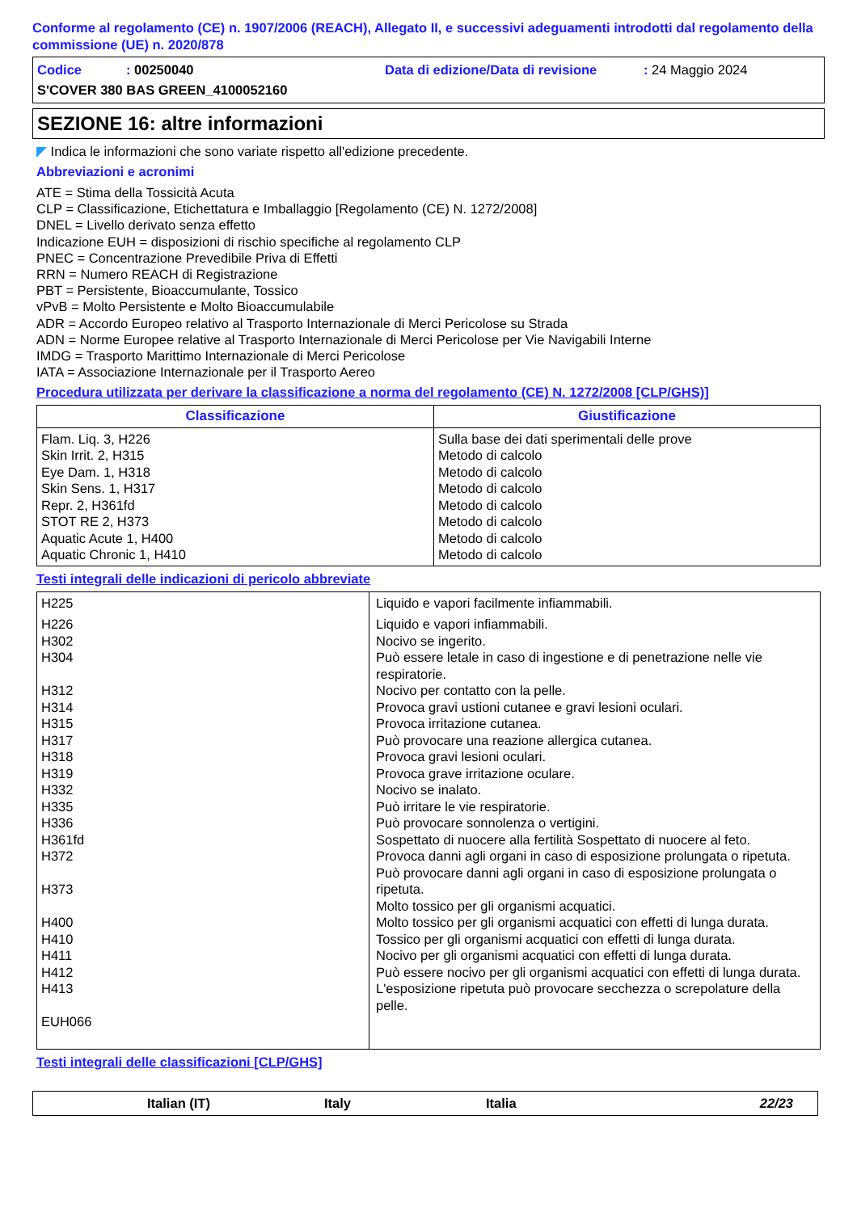Conforme al regolamento (CE) n. 1907/2006 (REACH), Allegato II, e successivi adeguamenti introdotti dal regolamento della commissione (UE) n. 2020/878
Codice: 00250040 Data di edizione/Data di revisione: 24 Maggio 2024
S'COVER 380 BAS GREEN_4100052160
SEZIONE 16: altre informazioni
◤ Indica le informazioni che sono variate rispetto all'edizione precedente.
Abbreviazioni e acronimi
ATE = Stima della Tossicità Acuta
CLP = Classificazione, Etichettatura e Imballaggio [Regolamento (CE) N. 1272/2008]
DNEL = Livello derivato senza effetto
Indicazione EUH = disposizioni di rischio specifiche al regolamento CLP
PNEC = Concentrazione Prevedibile Priva di Effetti
RRN = Numero REACH di Registrazione
PBT = Persistente, Bioaccumulante, Tossico
vPvB = Molto Persistente e Molto Bioaccumulabile
ADR = Accordo Europeo relativo al Trasporto Internazionale di Merci Pericolose su Strada
ADN = Norme Europee relative al Trasporto Internazionale di Merci Pericolose per Vie Navigabili Interne
IMDG = Trasporto Marittimo Internazionale di Merci Pericolose
IATA = Associazione Internazionale per il Trasporto Aereo
Procedura utilizzata per derivare la classificazione a norma del regolamento (CE) N. 1272/2008 [CLP/GHS)]
| Classificazione | Giustificazione |
| --- | --- |
| Flam. Liq. 3, H226 Skin Irrit. 2, H315 Eye Dam. 1, H318 Skin Sens. 1, H317 Repr. 2, H361fd STOT RE 2, H373 Aquatic Acute 1, H400 Aquatic Chronic 1, H410 | Sulla base dei dati sperimentali delle prove Metodo di calcolo Metodo di calcolo Metodo di calcolo Metodo di calcolo Metodo di calcolo Metodo di calcolo Metodo di calcolo |
Testi integrali delle indicazioni di pericolo abbreviate
| H225 | Liquido e vapori facilmente infiammabili. |
| H226 H302 H304 H312 H314 H315 H317 H318 H319 H332 H335 H336 H361fd H372 H373 H400 H410 H411 H412 H413 EUH066 | Liquido e vapori infiammabili. Nocivo se ingerito. Può essere letale in caso di ingestione e di penetrazione nelle vie respiratorie. Nocivo per contatto con la pelle. Provoca gravi ustioni cutanee e gravi lesioni oculari. Provoca irritazione cutanea. Può provocare una reazione allergica cutanea. Provoca gravi lesioni oculari. Provoca grave irritazione oculare. Nocivo se inalato. Può irritare le vie respiratorie. Può provocare sonnolenza o vertigini. Sospettato di nuocere alla fertilità Sospettato di nuocere al feto. Provoca danni agli organi in caso di esposizione prolungata o ripetuta. Può provocare danni agli organi in caso di esposizione prolungata o ripetuta. Molto tossico per gli organismi acquatici. Molto tossico per gli organismi acquatici con effetti di lunga durata. Tossico per gli organismi acquatici con effetti di lunga durata. Nocivo per gli organismi acquatici con effetti di lunga durata. Può essere nocivo per gli organismi acquatici con effetti di lunga durata. L'esposizione ripetuta può provocare secchezza o screpolature della pelle. |
Testi integrali delle classificazioni [CLP/GHS]
Italian (IT) Italy Italia 22/23